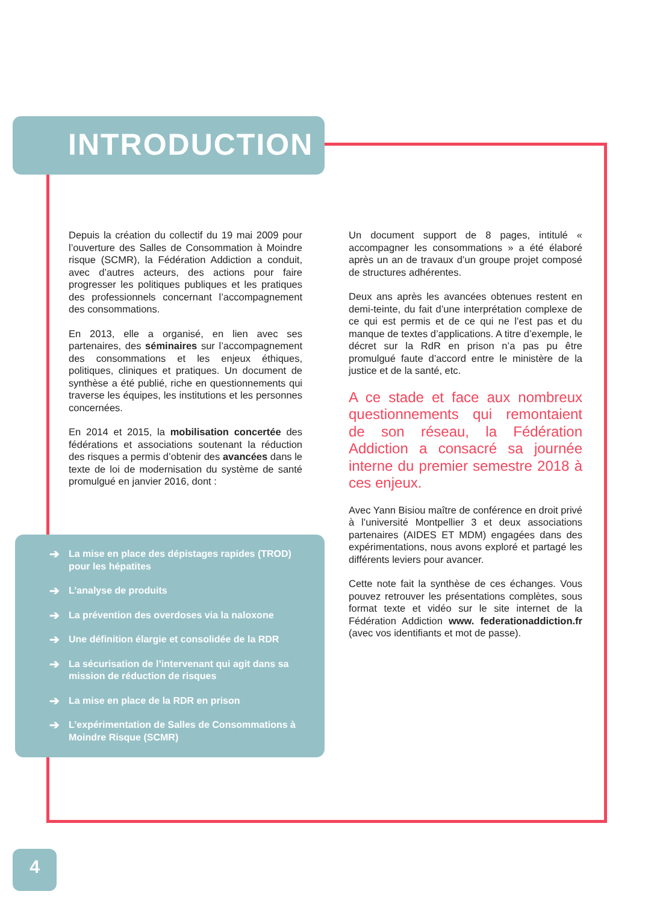INTRODUCTION
Depuis la création du collectif du 19 mai 2009 pour l’ouverture des Salles de Consommation à Moindre risque (SCMR), la Fédération Addiction a conduit, avec d’autres acteurs, des actions pour faire progresser les politiques publiques et les pratiques des professionnels concernant l’accompagnement des consommations.
En 2013, elle a organisé, en lien avec ses partenaires, des séminaires sur l’accompagnement des consommations et les enjeux éthiques, politiques, cliniques et pratiques. Un document de synthèse a été publié, riche en questionnements qui traverse les équipes, les institutions et les personnes concernées.
En 2014 et 2015, la mobilisation concertée des fédérations et associations soutenant la réduction des risques a permis d’obtenir des avancées dans le texte de loi de modernisation du système de santé promulgué en janvier 2016, dont :
➔ La mise en place des dépistages rapides (TROD) pour les hépatites
➔ L’analyse de produits
➔ La prévention des overdoses via la naloxone
➔ Une définition élargie et consolidée de la RDR
➔ La sécurisation de l’intervenant qui agit dans sa mission de réduction de risques
➔ La mise en place de la RDR en prison
➔ L’expérimentation de Salles de Consommations à Moindre Risque (SCMR)
Un document support de 8 pages, intitulé « accompagner les consommations » a été élaboré après un an de travaux d’un groupe projet composé de structures adhérentes.
Deux ans après les avancées obtenues restent en demi-teinte, du fait d’une interprétation complexe de ce qui est permis et de ce qui ne l’est pas et du manque de textes d’applications. A titre d’exemple, le décret sur la RdR en prison n’a pas pu être promulgué faute d’accord entre le ministère de la justice et de la santé, etc.
A ce stade et face aux nombreux questionnements qui remontaient de son réseau, la Fédération Addiction a consacré sa journée interne du premier semestre 2018 à ces enjeux.
Avec Yann Bisiou maître de conférence en droit privé à l’université Montpellier 3 et deux associations partenaires (AIDES ET MDM) engagées dans des expérimentations, nous avons exploré et partagé les différents leviers pour avancer.
Cette note fait la synthèse de ces échanges. Vous pouvez retrouver les présentations complètes, sous format texte et vidéo sur le site internet de la Fédération Addiction www. federationaddiction.fr (avec vos identifiants et mot de passe).
4